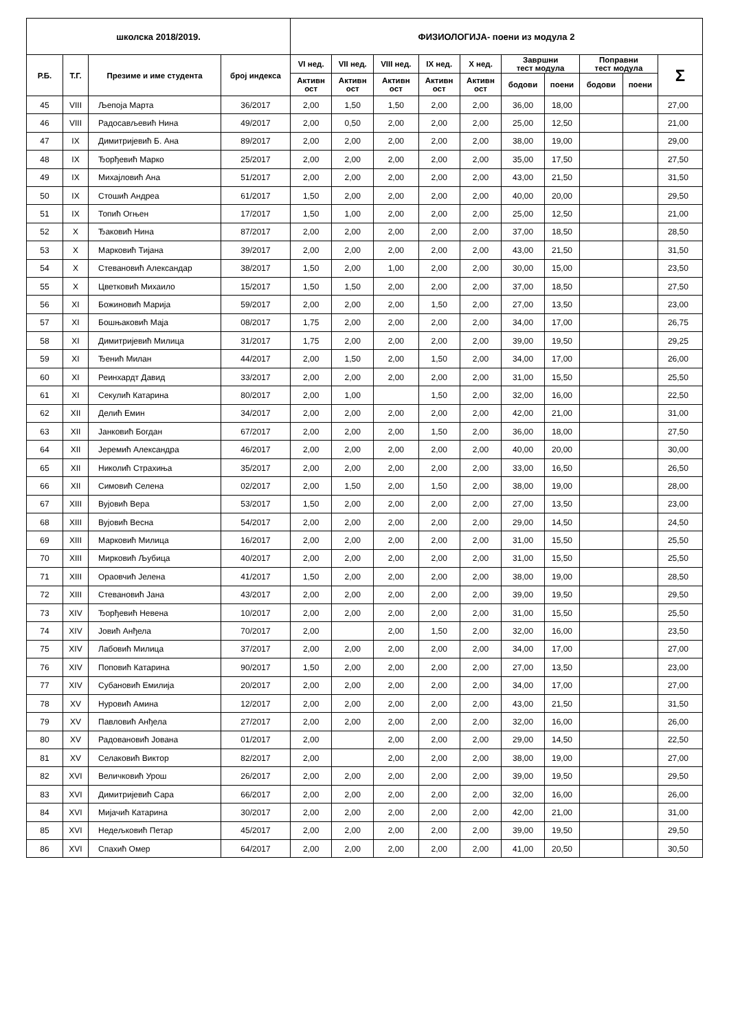| школска 2018/2019. | | | | ФИЗИОЛОГИЈА- поени из модула 2 | | | | | | | | | |
| --- | --- | --- | --- | --- | --- | --- | --- | --- | --- | --- | --- | --- | --- |
| Р.Б. | Т.Г. | Презиме и име студента | број индекса | VI нед. | VII нед. | VIII нед. | IX нед. | X нед. | Завршни тест модула | | Поправни тест модула | | Σ |
| | | | | Активн ост | Активн ост | Активн ост | Активн ост | Активн ост | | | | | |
| | | | | | | | | | бодови | поени | бодови | поени | |
| 45 | VIII | Љепоја Марта | 36/2017 | 2,00 | 1,50 | 1,50 | 2,00 | 2,00 | 36,00 | 18,00 | | | 27,00 |
| 46 | VIII | Радосављевић Нина | 49/2017 | 2,00 | 0,50 | 2,00 | 2,00 | 2,00 | 25,00 | 12,50 | | | 21,00 |
| 47 | IX | Димитријевић Б. Ана | 89/2017 | 2,00 | 2,00 | 2,00 | 2,00 | 2,00 | 38,00 | 19,00 | | | 29,00 |
| 48 | IX | Ђорђевић Марко | 25/2017 | 2,00 | 2,00 | 2,00 | 2,00 | 2,00 | 35,00 | 17,50 | | | 27,50 |
| 49 | IX | Михајловић Ана | 51/2017 | 2,00 | 2,00 | 2,00 | 2,00 | 2,00 | 43,00 | 21,50 | | | 31,50 |
| 50 | IX | Стошић Андреа | 61/2017 | 1,50 | 2,00 | 2,00 | 2,00 | 2,00 | 40,00 | 20,00 | | | 29,50 |
| 51 | IX | Топић Огњен | 17/2017 | 1,50 | 1,00 | 2,00 | 2,00 | 2,00 | 25,00 | 12,50 | | | 21,00 |
| 52 | X | Ђаковић Нина | 87/2017 | 2,00 | 2,00 | 2,00 | 2,00 | 2,00 | 37,00 | 18,50 | | | 28,50 |
| 53 | X | Марковић Тијана | 39/2017 | 2,00 | 2,00 | 2,00 | 2,00 | 2,00 | 43,00 | 21,50 | | | 31,50 |
| 54 | X | Стевановић Александар | 38/2017 | 1,50 | 2,00 | 1,00 | 2,00 | 2,00 | 30,00 | 15,00 | | | 23,50 |
| 55 | X | Цветковић Михаило | 15/2017 | 1,50 | 1,50 | 2,00 | 2,00 | 2,00 | 37,00 | 18,50 | | | 27,50 |
| 56 | XI | Божиновић Марија | 59/2017 | 2,00 | 2,00 | 2,00 | 1,50 | 2,00 | 27,00 | 13,50 | | | 23,00 |
| 57 | XI | Бошњаковић Маја | 08/2017 | 1,75 | 2,00 | 2,00 | 2,00 | 2,00 | 34,00 | 17,00 | | | 26,75 |
| 58 | XI | Димитријевић Милица | 31/2017 | 1,75 | 2,00 | 2,00 | 2,00 | 2,00 | 39,00 | 19,50 | | | 29,25 |
| 59 | XI | Ђенић Милан | 44/2017 | 2,00 | 1,50 | 2,00 | 1,50 | 2,00 | 34,00 | 17,00 | | | 26,00 |
| 60 | XI | Реинхардт Давид | 33/2017 | 2,00 | 2,00 | 2,00 | 2,00 | 2,00 | 31,00 | 15,50 | | | 25,50 |
| 61 | XI | Секулић Катарина | 80/2017 | 2,00 | 1,00 | | 1,50 | 2,00 | 32,00 | 16,00 | | | 22,50 |
| 62 | XII | Делић Емин | 34/2017 | 2,00 | 2,00 | 2,00 | 2,00 | 2,00 | 42,00 | 21,00 | | | 31,00 |
| 63 | XII | Јанковић Богдан | 67/2017 | 2,00 | 2,00 | 2,00 | 1,50 | 2,00 | 36,00 | 18,00 | | | 27,50 |
| 64 | XII | Јеремић Александра | 46/2017 | 2,00 | 2,00 | 2,00 | 2,00 | 2,00 | 40,00 | 20,00 | | | 30,00 |
| 65 | XII | Николић Страхиња | 35/2017 | 2,00 | 2,00 | 2,00 | 2,00 | 2,00 | 33,00 | 16,50 | | | 26,50 |
| 66 | XII | Симовић Селена | 02/2017 | 2,00 | 1,50 | 2,00 | 1,50 | 2,00 | 38,00 | 19,00 | | | 28,00 |
| 67 | XIII | Вујовић Вера | 53/2017 | 1,50 | 2,00 | 2,00 | 2,00 | 2,00 | 27,00 | 13,50 | | | 23,00 |
| 68 | XIII | Вујовић Весна | 54/2017 | 2,00 | 2,00 | 2,00 | 2,00 | 2,00 | 29,00 | 14,50 | | | 24,50 |
| 69 | XIII | Марковић Милица | 16/2017 | 2,00 | 2,00 | 2,00 | 2,00 | 2,00 | 31,00 | 15,50 | | | 25,50 |
| 70 | XIII | Мирковић Љубица | 40/2017 | 2,00 | 2,00 | 2,00 | 2,00 | 2,00 | 31,00 | 15,50 | | | 25,50 |
| 71 | XIII | Ораовчић Јелена | 41/2017 | 1,50 | 2,00 | 2,00 | 2,00 | 2,00 | 38,00 | 19,00 | | | 28,50 |
| 72 | XIII | Стевановић Јана | 43/2017 | 2,00 | 2,00 | 2,00 | 2,00 | 2,00 | 39,00 | 19,50 | | | 29,50 |
| 73 | XIV | Ђорђевић Невена | 10/2017 | 2,00 | 2,00 | 2,00 | 2,00 | 2,00 | 31,00 | 15,50 | | | 25,50 |
| 74 | XIV | Јовић Анђела | 70/2017 | 2,00 | | 2,00 | 1,50 | 2,00 | 32,00 | 16,00 | | | 23,50 |
| 75 | XIV | Лабовић Милица | 37/2017 | 2,00 | 2,00 | 2,00 | 2,00 | 2,00 | 34,00 | 17,00 | | | 27,00 |
| 76 | XIV | Поповић Катарина | 90/2017 | 1,50 | 2,00 | 2,00 | 2,00 | 2,00 | 27,00 | 13,50 | | | 23,00 |
| 77 | XIV | Субановић Емилија | 20/2017 | 2,00 | 2,00 | 2,00 | 2,00 | 2,00 | 34,00 | 17,00 | | | 27,00 |
| 78 | XV | Нуровић Амина | 12/2017 | 2,00 | 2,00 | 2,00 | 2,00 | 2,00 | 43,00 | 21,50 | | | 31,50 |
| 79 | XV | Павловић Анђела | 27/2017 | 2,00 | 2,00 | 2,00 | 2,00 | 2,00 | 32,00 | 16,00 | | | 26,00 |
| 80 | XV | Радовановић Јована | 01/2017 | 2,00 | | 2,00 | 2,00 | 2,00 | 29,00 | 14,50 | | | 22,50 |
| 81 | XV | Селаковић Виктор | 82/2017 | 2,00 | | 2,00 | 2,00 | 2,00 | 38,00 | 19,00 | | | 27,00 |
| 82 | XVI | Величковић Урош | 26/2017 | 2,00 | 2,00 | 2,00 | 2,00 | 2,00 | 39,00 | 19,50 | | | 29,50 |
| 83 | XVI | Димитријевић Сара | 66/2017 | 2,00 | 2,00 | 2,00 | 2,00 | 2,00 | 32,00 | 16,00 | | | 26,00 |
| 84 | XVI | Мијачић Катарина | 30/2017 | 2,00 | 2,00 | 2,00 | 2,00 | 2,00 | 42,00 | 21,00 | | | 31,00 |
| 85 | XVI | Недељковић Петар | 45/2017 | 2,00 | 2,00 | 2,00 | 2,00 | 2,00 | 39,00 | 19,50 | | | 29,50 |
| 86 | XVI | Спахић Омер | 64/2017 | 2,00 | 2,00 | 2,00 | 2,00 | 2,00 | 41,00 | 20,50 | | | 30,50 |